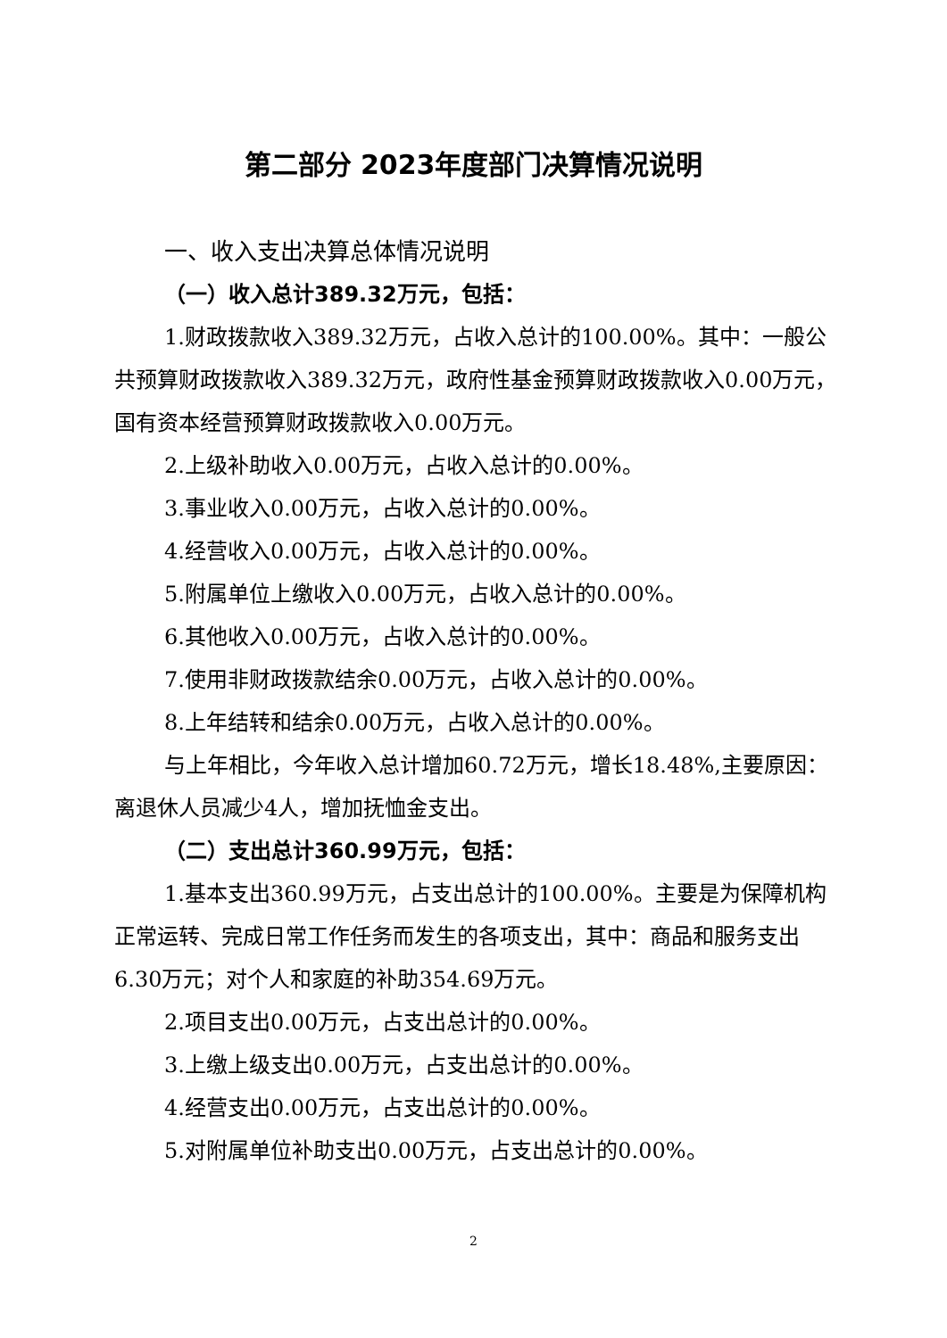第二部分 2023年度部门决算情况说明
一、收入支出决算总体情况说明
（一）收入总计389.32万元，包括：
1.财政拨款收入389.32万元，占收入总计的100.00%。其中：一般公共预算财政拨款收入389.32万元，政府性基金预算财政拨款收入0.00万元，国有资本经营预算财政拨款收入0.00万元。
2.上级补助收入0.00万元，占收入总计的0.00%。
3.事业收入0.00万元，占收入总计的0.00%。
4.经营收入0.00万元，占收入总计的0.00%。
5.附属单位上缴收入0.00万元，占收入总计的0.00%。
6.其他收入0.00万元，占收入总计的0.00%。
7.使用非财政拨款结余0.00万元，占收入总计的0.00%。
8.上年结转和结余0.00万元，占收入总计的0.00%。
与上年相比，今年收入总计增加60.72万元，增长18.48%,主要原因：离退休人员减少4人，增加抚恤金支出。
（二）支出总计360.99万元，包括：
1.基本支出360.99万元，占支出总计的100.00%。主要是为保障机构正常运转、完成日常工作任务而发生的各项支出，其中：商品和服务支出6.30万元；对个人和家庭的补助354.69万元。
2.项目支出0.00万元，占支出总计的0.00%。
3.上缴上级支出0.00万元，占支出总计的0.00%。
4.经营支出0.00万元，占支出总计的0.00%。
5.对附属单位补助支出0.00万元，占支出总计的0.00%。
2